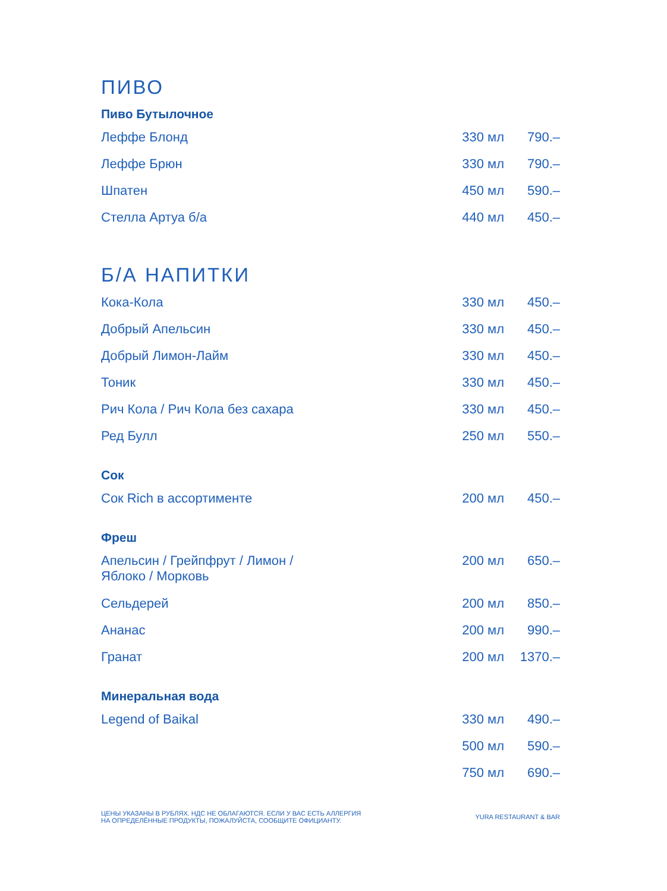ПИВО
Пиво Бутылочное
| Леффе Блонд | 330 мл | 790.– |
| Леффе Брюн | 330 мл | 790.– |
| Шпатен | 450 мл | 590.– |
| Стелла Артуа б/а | 440 мл | 450.– |
Б/А НАПИТКИ
| Кока-Кола | 330 мл | 450.– |
| Добрый Апельсин | 330 мл | 450.– |
| Добрый Лимон-Лайм | 330 мл | 450.– |
| Тоник | 330 мл | 450.– |
| Рич Кола / Рич Кола без сахара | 330 мл | 450.– |
| Ред Булл | 250 мл | 550.– |
Сок
| Сок Rich в ассортименте | 200 мл | 450.– |
Фреш
| Апельсин / Грейпфрут / Лимон / Яблоко / Морковь | 200 мл | 650.– |
| Сельдерей | 200 мл | 850.– |
| Ананас | 200 мл | 990.– |
| Гранат | 200 мл | 1370.– |
Минеральная вода
| Legend of Baikal | 330 мл | 490.– |
| | 500 мл | 590.– |
| | 750 мл | 690.– |
ЦЕНЫ УКАЗАНЫ В РУБЛЯХ. НДС НЕ ОБЛАГАЮТСЯ. ЕСЛИ У ВАС ЕСТЬ АЛЛЕРГИЯ
НА ОПРЕДЕЛЁННЫЕ ПРОДУКТЫ, ПОЖАЛУЙСТА, СООБЩИТЕ ОФИЦИАНТУ.
YURA RESTAURANT & BAR